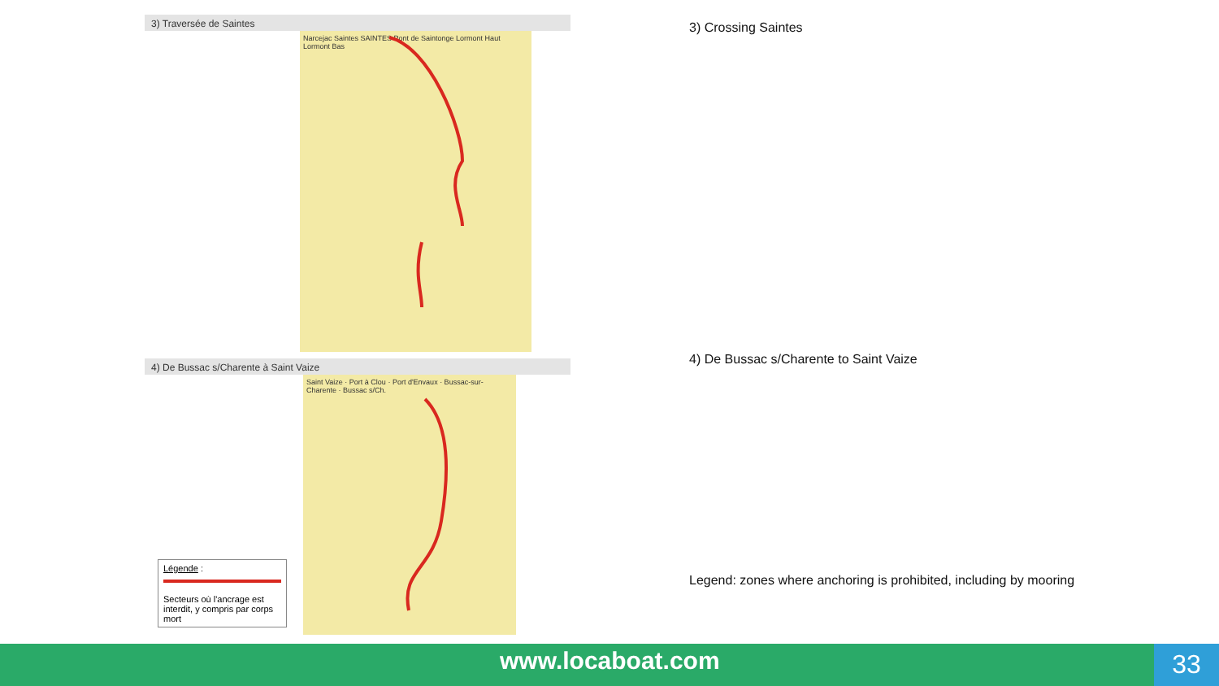3) Traversée de Saintes
Narcejac Saintes SAINTES Pont de Saintonge Lormont Haut Lormont Bas
4) De Bussac s/Charente à Saint Vaize
Saint Vaize · Port à Clou · Port d'Envaux · Bussac-sur-Charente · Bussac s/Ch.
Légende :
Secteurs où l'ancrage est interdit, y compris par corps mort
3) Crossing Saintes
4) De Bussac s/Charente to Saint Vaize
Legend: zones where anchoring is prohibited, including by mooring
www.locaboat.com 33